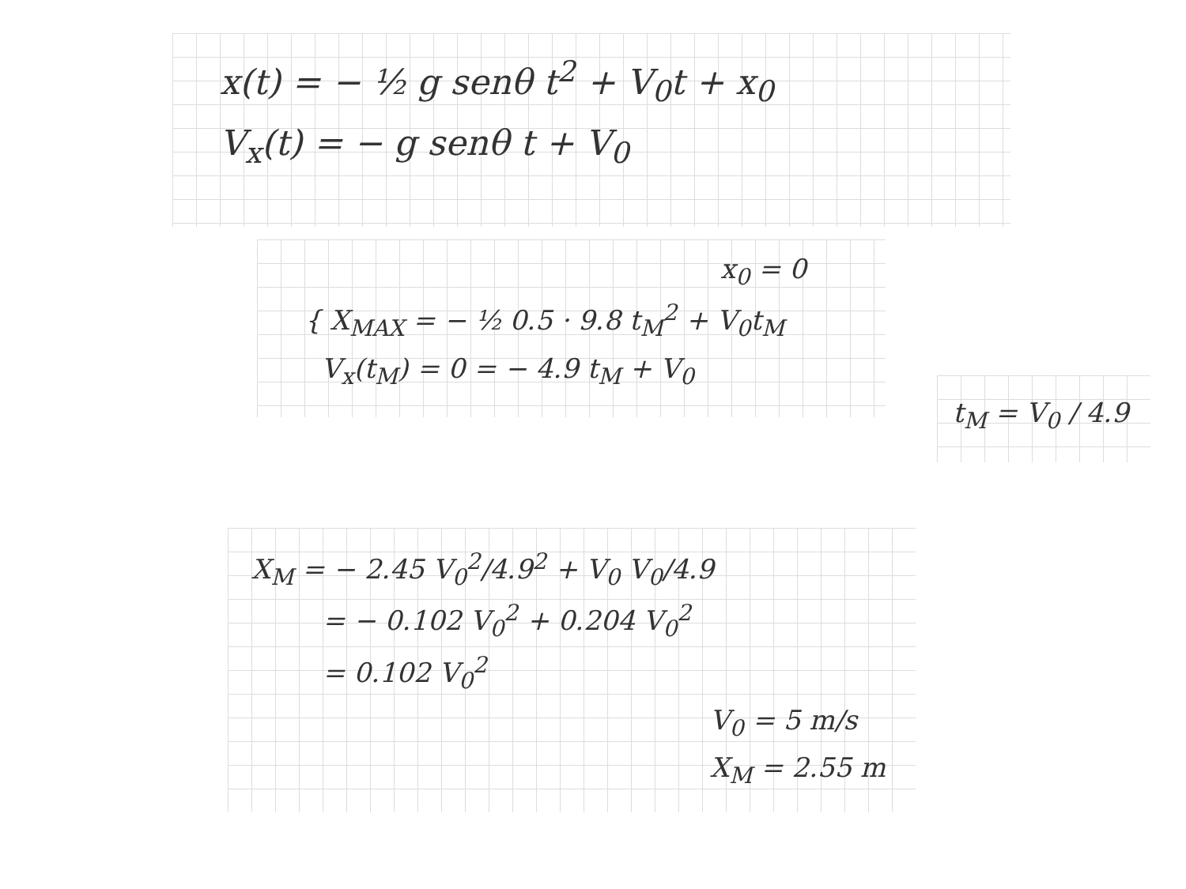x(t) = − ½ g senθ t<sup>2</sup> + V<sub>0</sub>t + x<sub>0</sub>
V<sub>x</sub>(t) = − g senθ t + V<sub>0</sub>
x<sub>0</sub> = 0
{ X<sub>MAX</sub> = − ½ 0.5 · 9.8 t<sub>M</sub><sup>2</sup> + V<sub>0</sub>t<sub>M</sub>
V<sub>x</sub>(t<sub>M</sub>) = 0 = − 4.9 t<sub>M</sub> + V<sub>0</sub>
t<sub>M</sub> = V<sub>0</sub> / 4.9
X<sub>M</sub> = − 2.45 V<sub>0</sub><sup>2</sup>/4.9<sup>2</sup> + V<sub>0</sub> V<sub>0</sub>/4.9
= − 0.102 V<sub>0</sub><sup>2</sup> + 0.204 V<sub>0</sub><sup>2</sup>
= 0.102 V<sub>0</sub><sup>2</sup>
V<sub>0</sub> = 5 m/s
X<sub>M</sub> = 2.55 m